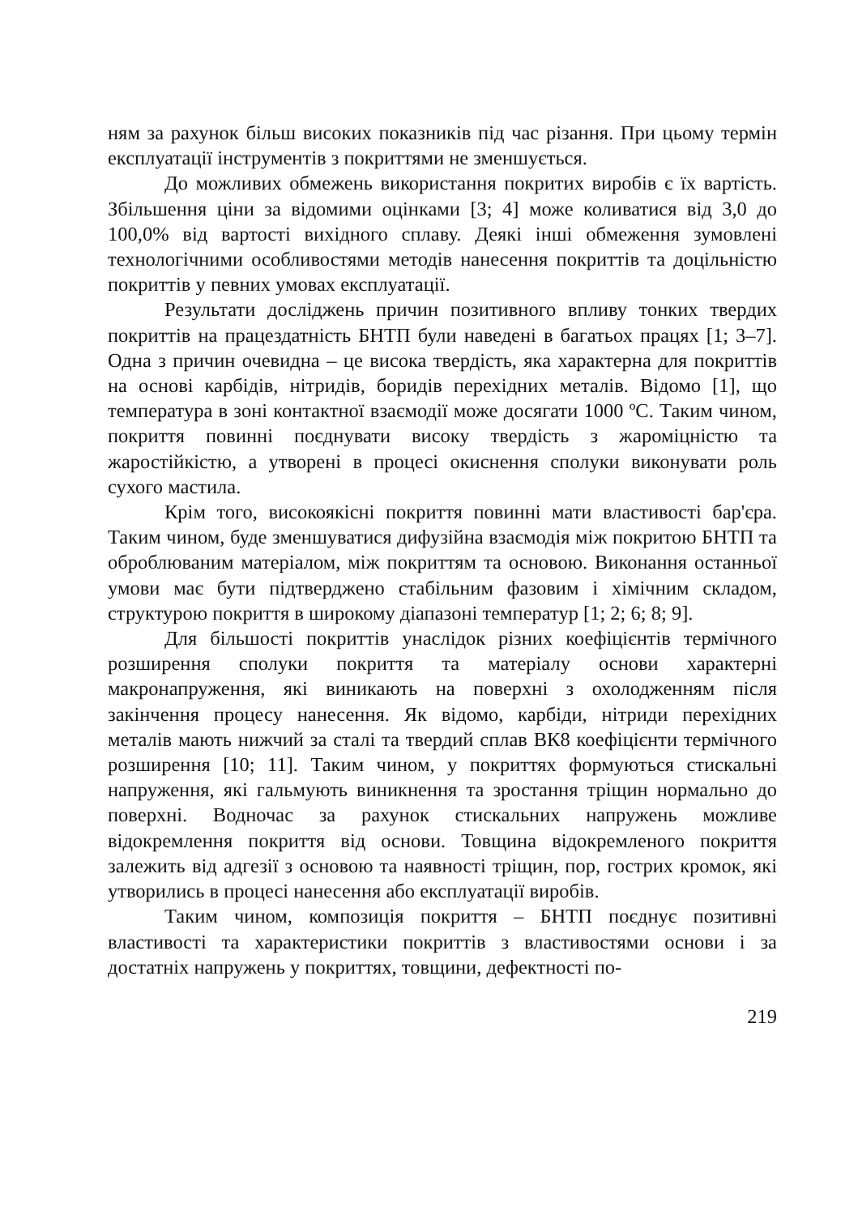ням за рахунок більш високих показників під час різання. При цьому термін експлуатації інструментів з покриттями не зменшується.
До можливих обмежень використання покритих виробів є їх вартість. Збільшення ціни за відомими оцінками [3; 4] може коливатися від 3,0 до 100,0% від вартості вихідного сплаву. Деякі інші обмеження зумовлені технологічними особливостями методів нанесення покриттів та доцільністю покриттів у певних умовах експлуатації.
Результати досліджень причин позитивного впливу тонких твердих покриттів на працездатність БНТП були наведені в багатьох працях [1; 3–7]. Одна з причин очевидна – це висока твердість, яка характерна для покриттів на основі карбідів, нітридів, боридів перехідних металів. Відомо [1], що температура в зоні контактної взаємодії може досягати 1000 ºС. Таким чином, покриття повинні поєднувати високу твердість з жароміцністю та жаростійкістю, а утворені в процесі окиснення сполуки виконувати роль сухого мастила.
Крім того, високоякісні покриття повинні мати властивості бар'єра. Таким чином, буде зменшуватися дифузійна взаємодія між покритою БНТП та оброблюваним матеріалом, між покриттям та основою. Виконання останньої умови має бути підтверджено стабільним фазовим і хімічним складом, структурою покриття в широкому діапазоні температур [1; 2; 6; 8; 9].
Для більшості покриттів унаслідок різних коефіцієнтів термічного розширення сполуки покриття та матеріалу основи характерні макронапруження, які виникають на поверхні з охолодженням після закінчення процесу нанесення. Як відомо, карбіди, нітриди перехідних металів мають нижчий за сталі та твердий сплав ВК8 коефіцієнти термічного розширення [10; 11]. Таким чином, у покриттях формуються стискальні напруження, які гальмують виникнення та зростання тріщин нормально до поверхні. Водночас за рахунок стискальних напружень можливе відокремлення покриття від основи. Товщина відокремленого покриття залежить від адгезії з основою та наявності тріщин, пор, гострих кромок, які утворились в процесі нанесення або експлуатації виробів.
Таким чином, композиція покриття – БНТП поєднує позитивні властивості та характеристики покриттів з властивостями основи і за достатніх напружень у покриттях, товщини, дефектності по-
219